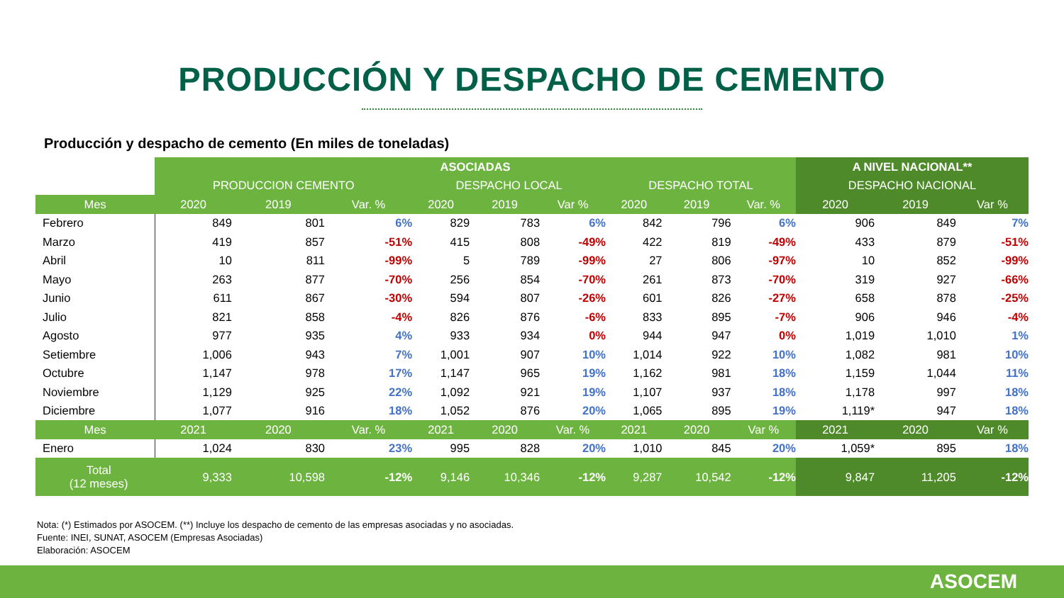PRODUCCIÓN Y DESPACHO DE CEMENTO
Producción y despacho de cemento (En miles de toneladas)
| | ASOCIADAS | | | | | | | | | A NIVEL NACIONAL** | | |
| | PRODUCCION CEMENTO | | | DESPACHO LOCAL | | | DESPACHO TOTAL | | | DESPACHO NACIONAL | | |
| Mes | 2020 | 2019 | Var. % | 2020 | 2019 | Var % | 2020 | 2019 | Var. % | 2020 | 2019 | Var % |
| Febrero | 849 | 801 | 6% | 829 | 783 | 6% | 842 | 796 | 6% | 906 | 849 | 7% |
| Marzo | 419 | 857 | -51% | 415 | 808 | -49% | 422 | 819 | -49% | 433 | 879 | -51% |
| Abril | 10 | 811 | -99% | 5 | 789 | -99% | 27 | 806 | -97% | 10 | 852 | -99% |
| Mayo | 263 | 877 | -70% | 256 | 854 | -70% | 261 | 873 | -70% | 319 | 927 | -66% |
| Junio | 611 | 867 | -30% | 594 | 807 | -26% | 601 | 826 | -27% | 658 | 878 | -25% |
| Julio | 821 | 858 | -4% | 826 | 876 | -6% | 833 | 895 | -7% | 906 | 946 | -4% |
| Agosto | 977 | 935 | 4% | 933 | 934 | 0% | 944 | 947 | 0% | 1,019 | 1,010 | 1% |
| Setiembre | 1,006 | 943 | 7% | 1,001 | 907 | 10% | 1,014 | 922 | 10% | 1,082 | 981 | 10% |
| Octubre | 1,147 | 978 | 17% | 1,147 | 965 | 19% | 1,162 | 981 | 18% | 1,159 | 1,044 | 11% |
| Noviembre | 1,129 | 925 | 22% | 1,092 | 921 | 19% | 1,107 | 937 | 18% | 1,178 | 997 | 18% |
| Diciembre | 1,077 | 916 | 18% | 1,052 | 876 | 20% | 1,065 | 895 | 19% | 1,119* | 947 | 18% |
| Mes | 2021 | 2020 | Var. % | 2021 | 2020 | Var. % | 2021 | 2020 | Var % | 2021 | 2020 | Var % |
| Enero | 1,024 | 830 | 23% | 995 | 828 | 20% | 1,010 | 845 | 20% | 1,059* | 895 | 18% |
| Total (12 meses) | 9,333 | 10,598 | -12% | 9,146 | 10,346 | -12% | 9,287 | 10,542 | -12% | 9,847 | 11,205 | -12% |
Nota: (*) Estimados por ASOCEM. (**) Incluye los despacho de cemento de las empresas asociadas y no asociadas.
Fuente: INEI, SUNAT, ASOCEM (Empresas Asociadas)
Elaboración: ASOCEM
ASOCEM